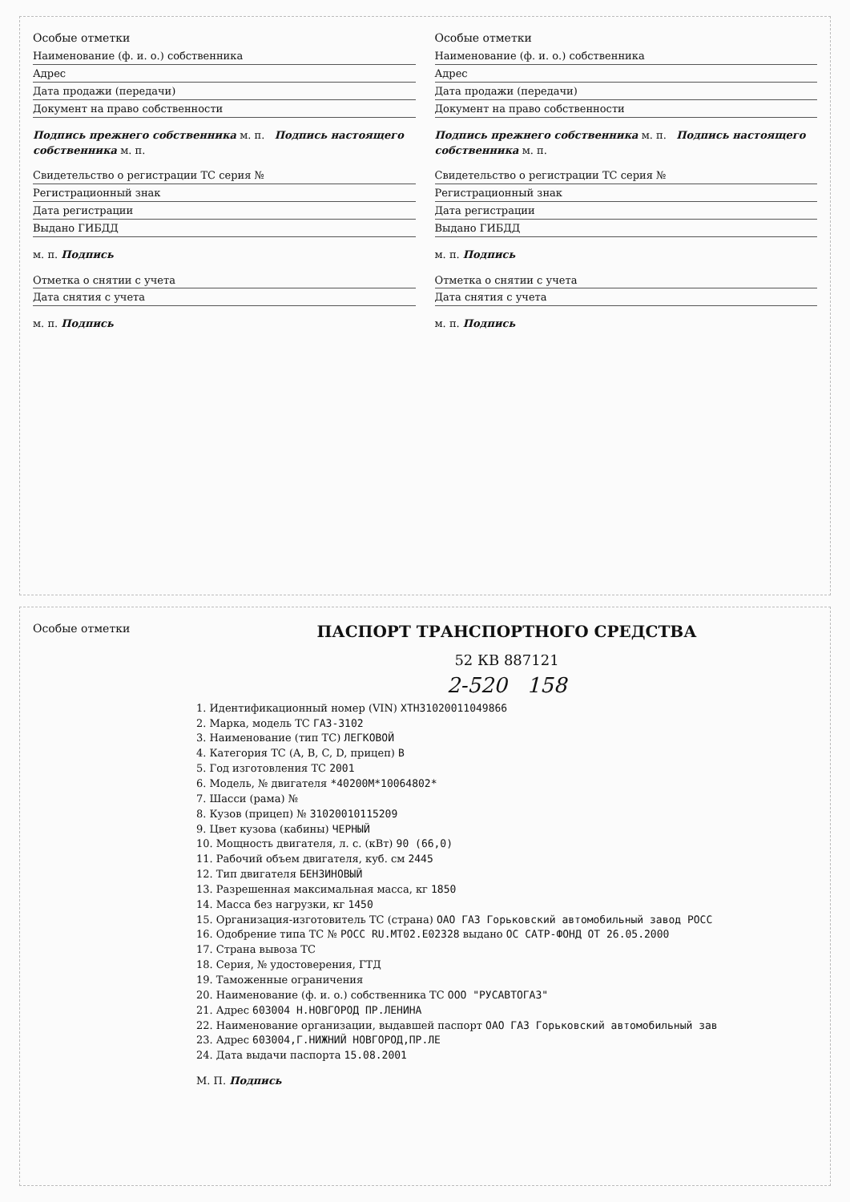Особые отметки
Наименование (ф. и. о.) собственника
Адрес
Дата продажи (передачи)
Документ на право собственности
Подпись прежнего собственника м. п. Подпись настоящего собственника м. п.
Свидетельство о регистрации ТС серия №
Регистрационный знак
Дата регистрации
Выдано ГИБДД
м. п. Подпись
Отметка о снятии с учета
Дата снятия с учета
м. п. Подпись
Особые отметки
Наименование (ф. и. о.) собственника
Адрес
Дата продажи (передачи)
Документ на право собственности
Подпись прежнего собственника м. п. Подпись настоящего собственника м. п.
Свидетельство о регистрации ТС серия №
Регистрационный знак
Дата регистрации
Выдано ГИБДД
м. п. Подпись
Отметка о снятии с учета
Дата снятия с учета
м. п. Подпись
Особые отметки
ПАСПОРТ ТРАНСПОРТНОГО СРЕДСТВА
52 КВ 887121
2-520 158
1. Идентификационный номер (VIN) XTH31020011049866
2. Марка, модель ТС ГАЗ-3102
3. Наименование (тип ТС) ЛЕГКОВОЙ
4. Категория ТС (A, B, C, D, прицеп) B
5. Год изготовления ТС 2001
6. Модель, № двигателя *40200M*10064802*
7. Шасси (рама) №
8. Кузов (прицеп) № 31020010115209
9. Цвет кузова (кабины) ЧЕРНЫЙ
10. Мощность двигателя, л. с. (кВт) 90 (66,0)
11. Рабочий объем двигателя, куб. см 2445
12. Тип двигателя БЕНЗИНОВЫЙ
13. Разрешенная максимальная масса, кг 1850
14. Масса без нагрузки, кг 1450
15. Организация-изготовитель ТС (страна) ОАО ГАЗ Горьковский автомобильный завод РОСС
16. Одобрение типа ТС № РОСС RU.МТ02.Е02328 выдано ОС САТР-ФОНД ОТ 26.05.2000
17. Страна вывоза ТС
18. Серия, № удостоверения, ГТД
19. Таможенные ограничения
20. Наименование (ф. и. о.) собственника ТС ООО "РУСАВТОГАЗ"
21. Адрес 603004 Н.НОВГОРОД ПР.ЛЕНИНА
22. Наименование организации, выдавшей паспорт ОАО ГАЗ Горьковский автомобильный зав
23. Адрес 603004,Г.НИЖНИЙ НОВГОРОД,ПР.ЛЕ
24. Дата выдачи паспорта 15.08.2001
М. П. Подпись